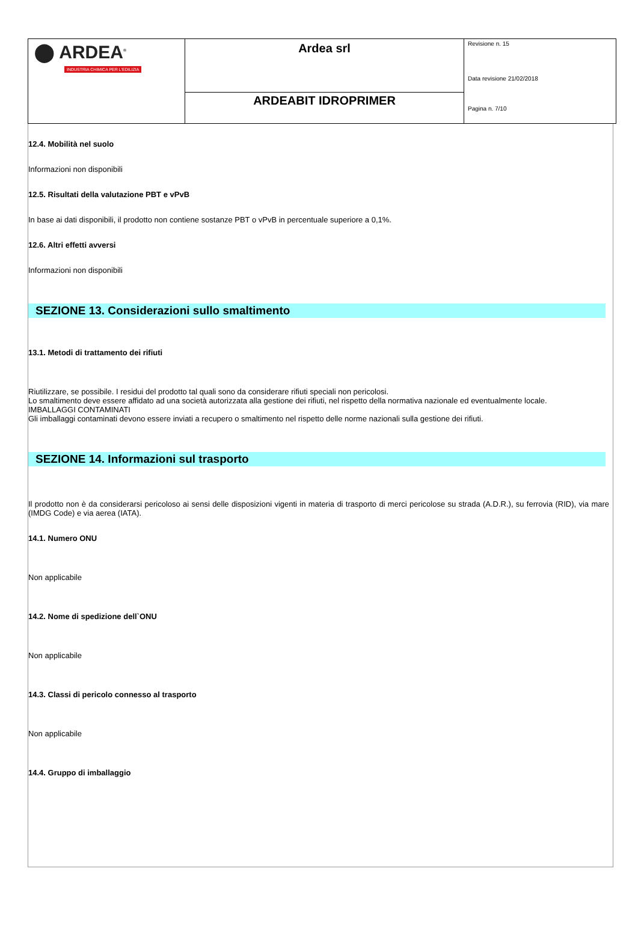| ⬤ ARDEA<sup>®</sup> INDUSTRIA CHIMICA PER L'EDILIZIA | Ardea srl | Revisione n. 15 Data revisione 21/02/2018 Pagina n. 7/10 |
| | ARDEABIT IDROPRIMER | |
12.4. Mobilità nel suolo
Informazioni non disponibili
12.5. Risultati della valutazione PBT e vPvB
In base ai dati disponibili, il prodotto non contiene sostanze PBT o vPvB in percentuale superiore a 0,1%.
12.6. Altri effetti avversi
Informazioni non disponibili
SEZIONE 13. Considerazioni sullo smaltimento
13.1. Metodi di trattamento dei rifiuti
Riutilizzare, se possibile. I residui del prodotto tal quali sono da considerare rifiuti speciali non pericolosi.
Lo smaltimento deve essere affidato ad una società autorizzata alla gestione dei rifiuti, nel rispetto della normativa nazionale ed eventualmente locale.
IMBALLAGGI CONTAMINATI
Gli imballaggi contaminati devono essere inviati a recupero o smaltimento nel rispetto delle norme nazionali sulla gestione dei rifiuti.
SEZIONE 14. Informazioni sul trasporto
Il prodotto non è da considerarsi pericoloso ai sensi delle disposizioni vigenti in materia di trasporto di merci pericolose su strada (A.D.R.), su ferrovia (RID), via mare (IMDG Code) e via aerea (IATA).
14.1. Numero ONU
Non applicabile
14.2. Nome di spedizione dell`ONU
Non applicabile
14.3. Classi di pericolo connesso al trasporto
Non applicabile
14.4. Gruppo di imballaggio